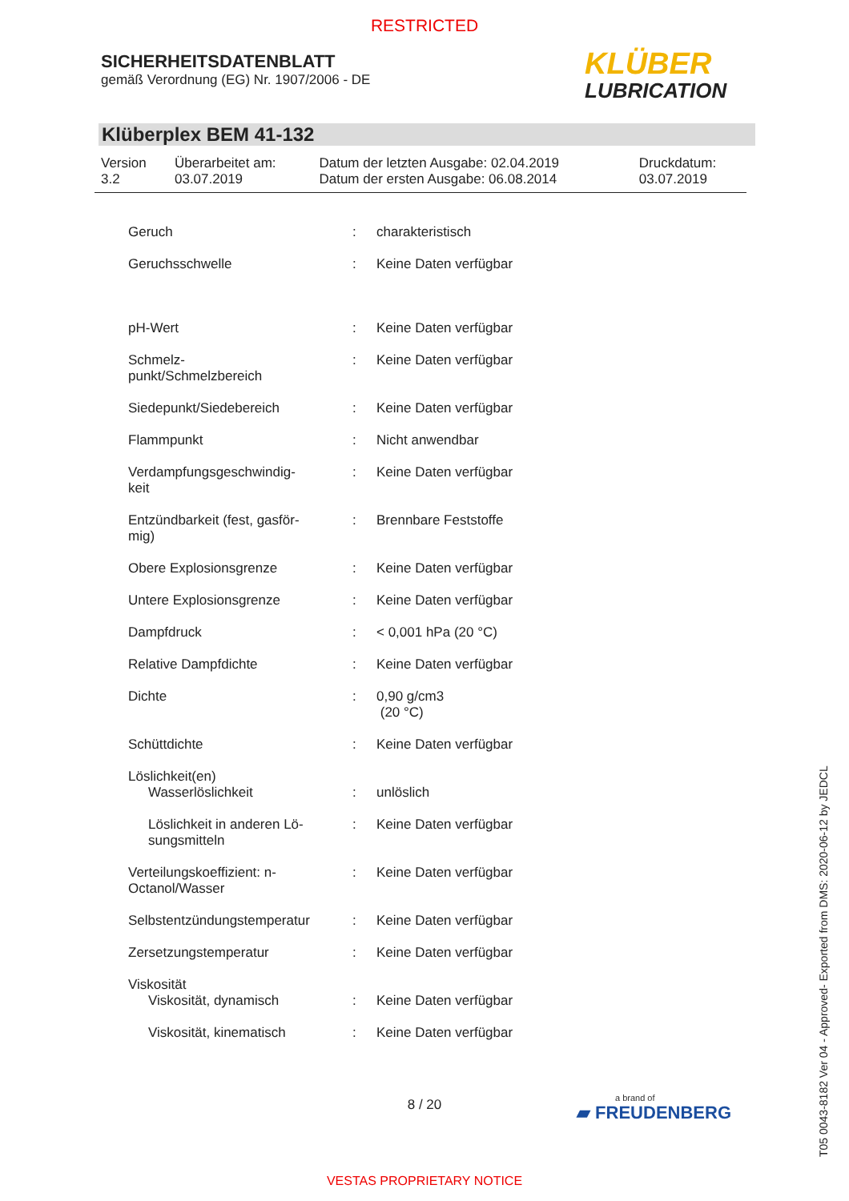RESTRICTED
SICHERHEITSDATENBLATT
gemäß Verordnung (EG) Nr. 1907/2006 - DE
KLÜBER
LUBRICATION
Klüberplex BEM 41-132
| Version 3.2 | Überarbeitet am: 03.07.2019 | Datum der letzten Ausgabe: 02.04.2019 Datum der ersten Ausgabe: 06.08.2014 | Druckdatum: 03.07.2019 |
| Geruch | : | charakteristisch |
| Geruchsschwelle | : | Keine Daten verfügbar |
| pH-Wert | : | Keine Daten verfügbar |
| Schmelz- punkt/Schmelzbereich | : | Keine Daten verfügbar |
| Siedepunkt/Siedebereich | : | Keine Daten verfügbar |
| Flammpunkt | : | Nicht anwendbar |
| Verdampfungsgeschwindig- keit | : | Keine Daten verfügbar |
| Entzündbarkeit (fest, gasför- mig) | : | Brennbare Feststoffe |
| Obere Explosionsgrenze | : | Keine Daten verfügbar |
| Untere Explosionsgrenze | : | Keine Daten verfügbar |
| Dampfdruck | : | < 0,001 hPa (20 °C) |
| Relative Dampfdichte | : | Keine Daten verfügbar |
| Dichte | : | 0,90 g/cm3 (20 °C) |
| Schüttdichte | : | Keine Daten verfügbar |
| Löslichkeit(en) | | |
| Wasserlöslichkeit | : | unlöslich |
| Löslichkeit in anderen Lö- sungsmitteln | : | Keine Daten verfügbar |
| Verteilungskoeffizient: n- Octanol/Wasser | : | Keine Daten verfügbar |
| Selbstentzündungstemperatur | : | Keine Daten verfügbar |
| Zersetzungstemperatur | : | Keine Daten verfügbar |
| Viskosität | | |
| Viskosität, dynamisch | : | Keine Daten verfügbar |
| Viskosität, kinematisch | : | Keine Daten verfügbar |
8 / 20 a brand of
▰ FREUDENBERG
VESTAS PROPRIETARY NOTICE
T05 0043-8182 Ver 04 - Approved- Exported from DMS: 2020-06-12 by JEDCL